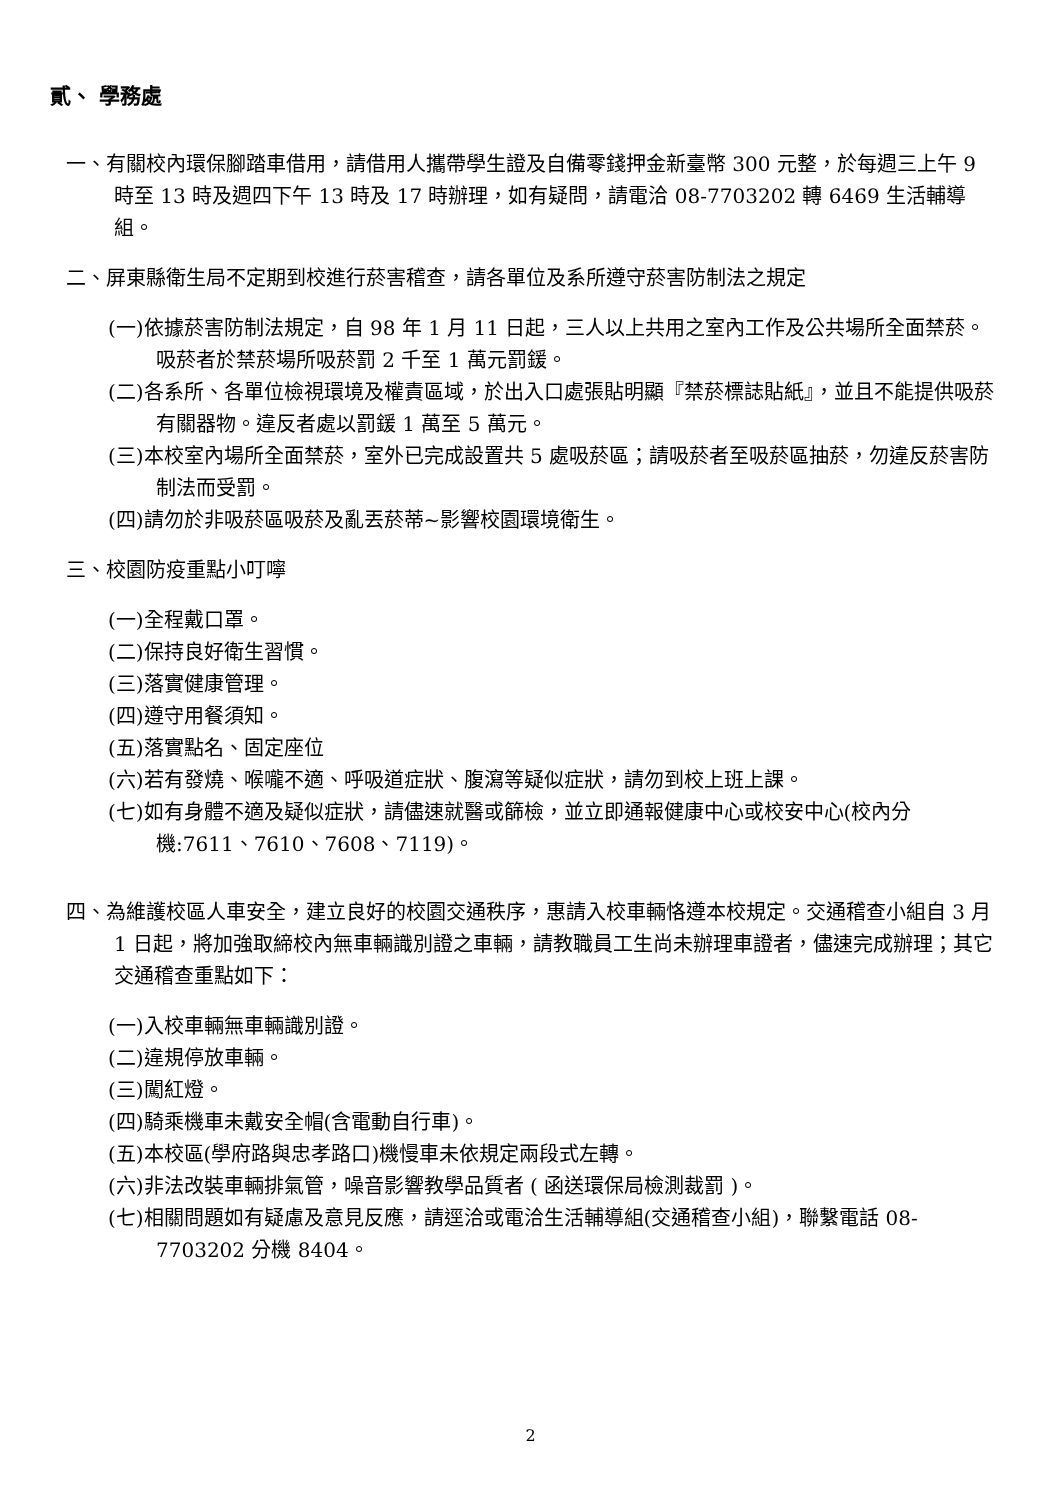貳、 學務處
一、有關校內環保腳踏車借用，請借用人攜帶學生證及自備零錢押金新臺幣 300 元整，於每週三上午 9 時至 13 時及週四下午 13 時及 17 時辦理，如有疑問，請電洽 08-7703202 轉 6469 生活輔導組。
二、屏東縣衛生局不定期到校進行菸害稽查，請各單位及系所遵守菸害防制法之規定
(一)依據菸害防制法規定，自 98 年 1 月 11 日起，三人以上共用之室內工作及公共場所全面禁菸。吸菸者於禁菸場所吸菸罰 2 千至 1 萬元罰鍰。
(二)各系所、各單位檢視環境及權責區域，於出入口處張貼明顯『禁菸標誌貼紙』，並且不能提供吸菸有關器物。違反者處以罰鍰 1 萬至 5 萬元。
(三)本校室內場所全面禁菸，室外已完成設置共 5 處吸菸區；請吸菸者至吸菸區抽菸，勿違反菸害防制法而受罰。
(四)請勿於非吸菸區吸菸及亂丟菸蒂~影響校園環境衛生。
三、校園防疫重點小叮嚀
(一)全程戴口罩。
(二)保持良好衛生習慣。
(三)落實健康管理。
(四)遵守用餐須知。
(五)落實點名、固定座位
(六)若有發燒、喉嚨不適、呼吸道症狀、腹瀉等疑似症狀，請勿到校上班上課。
(七)如有身體不適及疑似症狀，請儘速就醫或篩檢，並立即通報健康中心或校安中心(校內分機:7611、7610、7608、7119)。
四、為維護校區人車安全，建立良好的校園交通秩序，惠請入校車輛恪遵本校規定。交通稽查小組自 3 月 1 日起，將加強取締校內無車輛識別證之車輛，請教職員工生尚未辦理車證者，儘速完成辦理；其它交通稽查重點如下：
(一)入校車輛無車輛識別證。
(二)違規停放車輛。
(三)闖紅燈。
(四)騎乘機車未戴安全帽(含電動自行車)。
(五)本校區(學府路與忠孝路口)機慢車未依規定兩段式左轉。
(六)非法改裝車輛排氣管，噪音影響教學品質者 ( 函送環保局檢測裁罰 )。
(七)相關問題如有疑慮及意見反應，請逕洽或電洽生活輔導組(交通稽查小組)，聯繫電話 08-7703202 分機 8404。
2